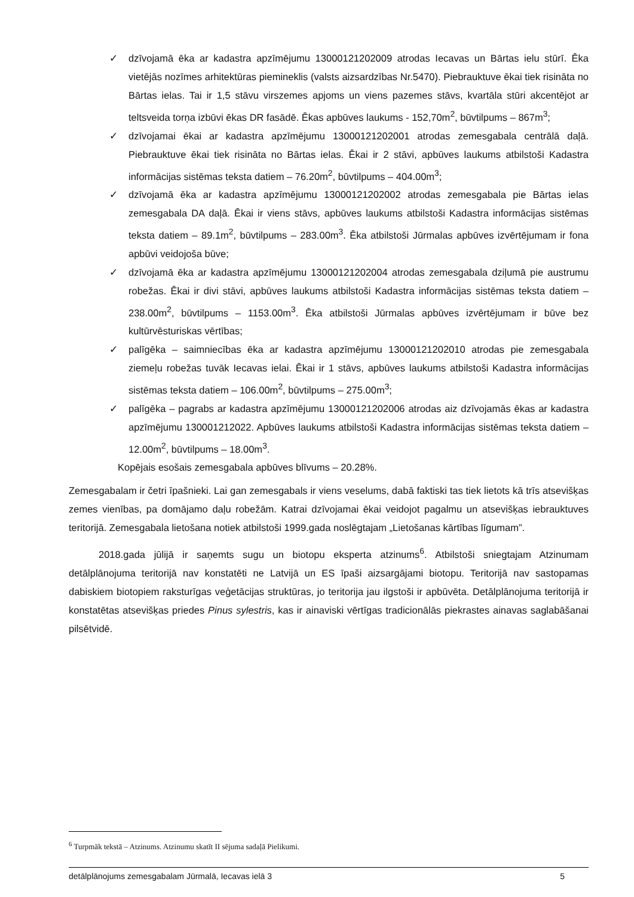✓ dzīvojamā ēka ar kadastra apzīmējumu 13000121202009 atrodas Iecavas un Bārtas ielu stūrī. Ēka vietējās nozīmes arhitektūras piemineklis (valsts aizsardzības Nr.5470). Piebrauktuve ēkai tiek risināta no Bārtas ielas. Tai ir 1,5 stāvu virszemes apjoms un viens pazemes stāvs, kvartāla stūri akcentējot ar teltsveida torņa izbūvi ēkas DR fasādē. Ēkas apbūves laukums - 152,70m<sup>2</sup>, būvtilpums – 867m<sup>3</sup>;
✓ dzīvojamai ēkai ar kadastra apzīmējumu 13000121202001 atrodas zemesgabala centrālā daļā. Piebrauktuve ēkai tiek risināta no Bārtas ielas. Ēkai ir 2 stāvi, apbūves laukums atbilstoši Kadastra informācijas sistēmas teksta datiem – 76.20m<sup>2</sup>, būvtilpums – 404.00m<sup>3</sup>;
✓ dzīvojamā ēka ar kadastra apzīmējumu 13000121202002 atrodas zemesgabala pie Bārtas ielas zemesgabala DA daļā. Ēkai ir viens stāvs, apbūves laukums atbilstoši Kadastra informācijas sistēmas teksta datiem – 89.1m<sup>2</sup>, būvtilpums – 283.00m<sup>3</sup>. Ēka atbilstoši Jūrmalas apbūves izvērtējumam ir fona apbūvi veidojoša būve;
✓ dzīvojamā ēka ar kadastra apzīmējumu 13000121202004 atrodas zemesgabala dziļumā pie austrumu robežas. Ēkai ir divi stāvi, apbūves laukums atbilstoši Kadastra informācijas sistēmas teksta datiem – 238.00m<sup>2</sup>, būvtilpums – 1153.00m<sup>3</sup>. Ēka atbilstoši Jūrmalas apbūves izvērtējumam ir būve bez kultūrvēsturiskas vērtības;
✓ palīgēka – saimniecības ēka ar kadastra apzīmējumu 13000121202010 atrodas pie zemesgabala ziemeļu robežas tuvāk Iecavas ielai. Ēkai ir 1 stāvs, apbūves laukums atbilstoši Kadastra informācijas sistēmas teksta datiem – 106.00m<sup>2</sup>, būvtilpums – 275.00m<sup>3</sup>;
✓ palīgēka – pagrabs ar kadastra apzīmējumu 13000121202006 atrodas aiz dzīvojamās ēkas ar kadastra apzīmējumu 130001212022. Apbūves laukums atbilstoši Kadastra informācijas sistēmas teksta datiem – 12.00m<sup>2</sup>, būvtilpums – 18.00m<sup>3</sup>.
Kopējais esošais zemesgabala apbūves blīvums – 20.28%.
Zemesgabalam ir četri īpašnieki. Lai gan zemesgabals ir viens veselums, dabā faktiski tas tiek lietots kā trīs atsevišķas zemes vienības, pa domājamo daļu robežām. Katrai dzīvojamai ēkai veidojot pagalmu un atsevišķas iebrauktuves teritorijā. Zemesgabala lietošana notiek atbilstoši 1999.gada noslēgtajam „Lietošanas kārtības līgumam”.
2018.gada jūlijā ir saņemts sugu un biotopu eksperta atzinums<sup>6</sup>. Atbilstoši sniegtajam Atzinumam detālplānojuma teritorijā nav konstatēti ne Latvijā un ES īpaši aizsargājami biotopu. Teritorijā nav sastopamas dabiskiem biotopiem raksturīgas veģetācijas struktūras, jo teritorija jau ilgstoši ir apbūvēta. Detālplānojuma teritorijā ir konstatētas atsevišķas priedes Pinus sylestris, kas ir ainaviski vērtīgas tradicionālās piekrastes ainavas saglabāšanai pilsētvidē.
<sup>6</sup> Turpmāk tekstā – Atzinums. Atzinumu skatīt II sējuma sadaļā Pielikumi.
detālplānojums zemesgabalam Jūrmalā, Iecavas ielā 3 5